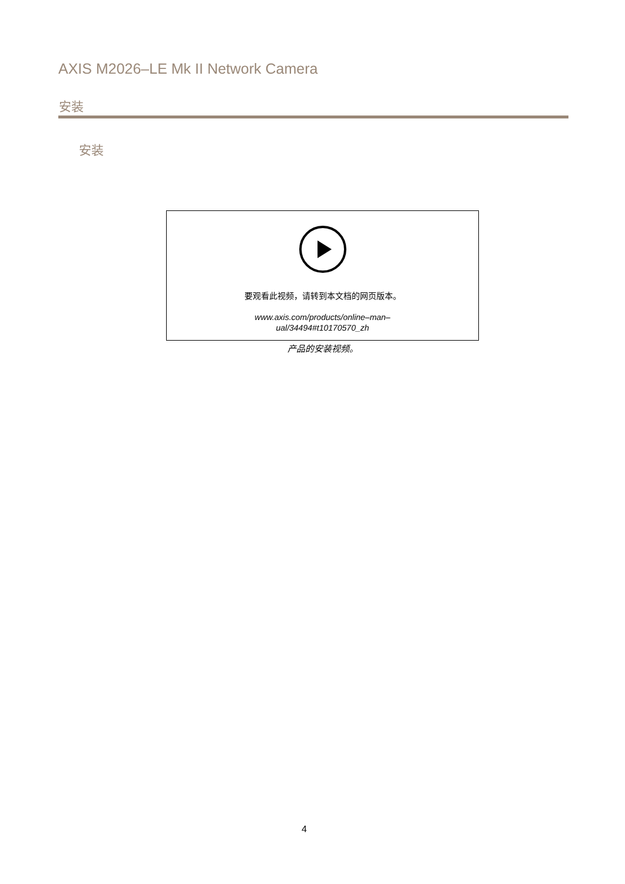AXIS M2026–LE Mk II Network Camera
安装
安装
要观看此视频，请转到本文档的网页版本。
www.axis.com/products/online–man–
ual/34494#t10170570_zh
产品的安装视频。
4